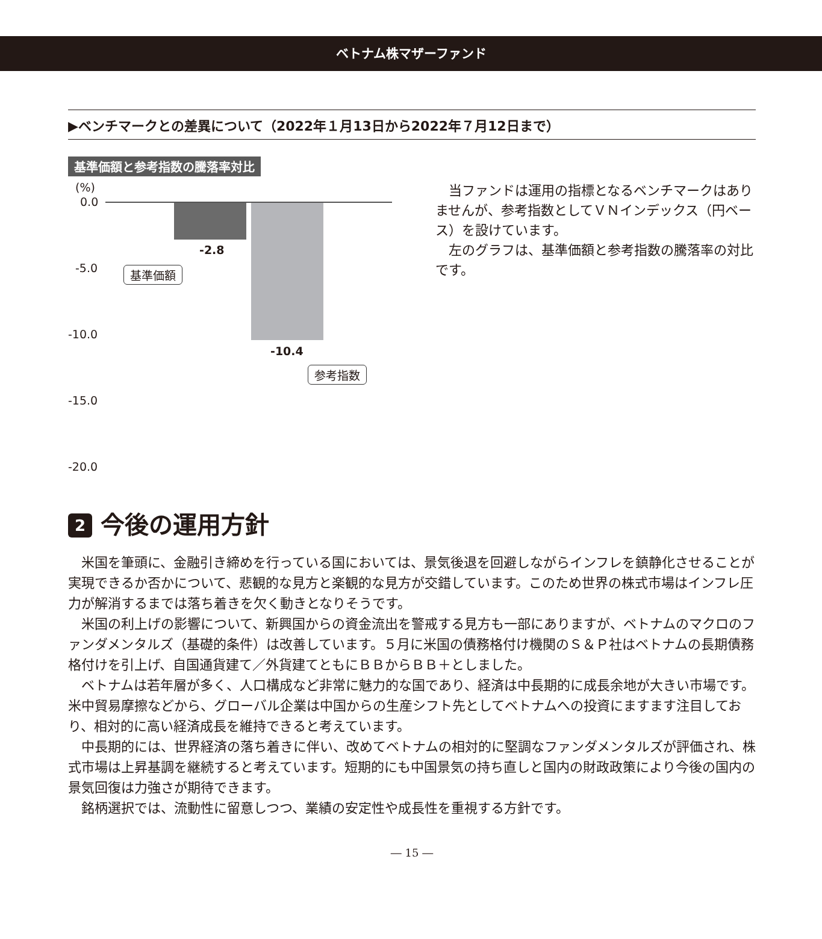ベトナム株マザーファンド
▶ベンチマークとの差異について（2022年１月13日から2022年７月12日まで）
基準価額と参考指数の騰落率対比
(%)
0.0
-5.0
-10.0
-15.0
-20.0
-2.8
-10.4
基準価額
参考指数
当ファンドは運用の指標となるベンチマークはありませんが、参考指数としてＶＮインデックス（円ベース）を設けています。
左のグラフは、基準価額と参考指数の騰落率の対比です。
2 今後の運用方針
米国を筆頭に、金融引き締めを行っている国においては、景気後退を回避しながらインフレを鎮静化させることが実現できるか否かについて、悲観的な見方と楽観的な見方が交錯しています。このため世界の株式市場はインフレ圧力が解消するまでは落ち着きを欠く動きとなりそうです。
米国の利上げの影響について、新興国からの資金流出を警戒する見方も一部にありますが、ベトナムのマクロのファンダメンタルズ（基礎的条件）は改善しています。５月に米国の債務格付け機関のＳ＆Ｐ社はベトナムの長期債務格付けを引上げ、自国通貨建て／外貨建てともにＢＢからＢＢ＋としました。
ベトナムは若年層が多く、人口構成など非常に魅力的な国であり、経済は中長期的に成長余地が大きい市場です。米中貿易摩擦などから、グローバル企業は中国からの生産シフト先としてベトナムへの投資にますます注目しており、相対的に高い経済成長を維持できると考えています。
中長期的には、世界経済の落ち着きに伴い、改めてベトナムの相対的に堅調なファンダメンタルズが評価され、株式市場は上昇基調を継続すると考えています。短期的にも中国景気の持ち直しと国内の財政政策により今後の国内の景気回復は力強さが期待できます。
銘柄選択では、流動性に留意しつつ、業績の安定性や成長性を重視する方針です。
― 15 ―